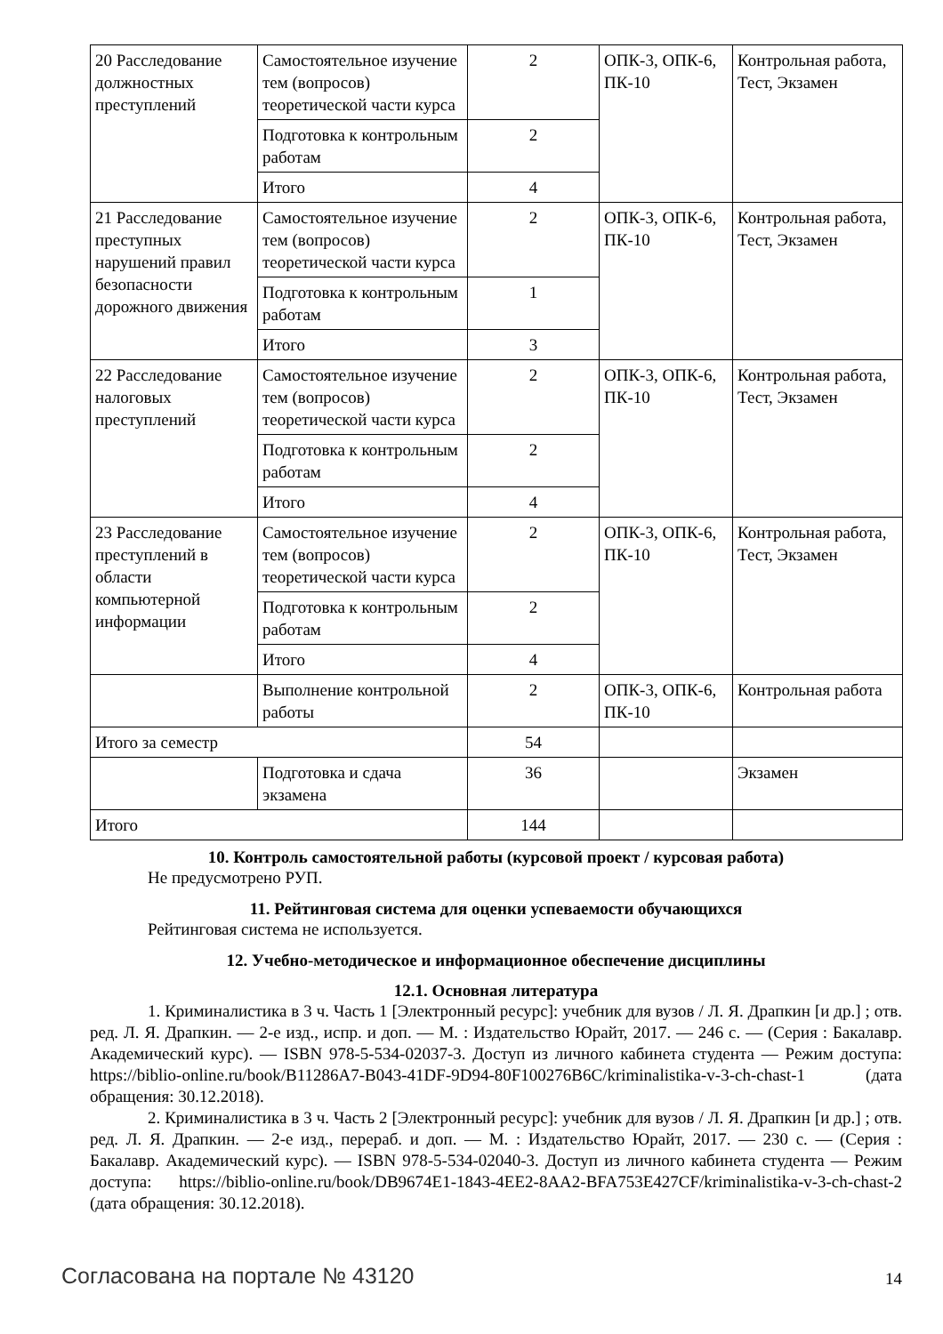| 20 Расследование должностных преступлений | Самостоятельное изучение тем (вопросов) теоретической части курса | 2 | ОПК-3, ОПК-6, ПК-10 | Контрольная работа, Тест, Экзамен |
| | Подготовка к контрольным работам | 2 | | |
| | Итого | 4 | | |
| 21 Расследование преступных нарушений правил безопасности дорожного движения | Самостоятельное изучение тем (вопросов) теоретической части курса | 2 | ОПК-3, ОПК-6, ПК-10 | Контрольная работа, Тест, Экзамен |
| | Подготовка к контрольным работам | 1 | | |
| | Итого | 3 | | |
| 22 Расследование налоговых преступлений | Самостоятельное изучение тем (вопросов) теоретической части курса | 2 | ОПК-3, ОПК-6, ПК-10 | Контрольная работа, Тест, Экзамен |
| | Подготовка к контрольным работам | 2 | | |
| | Итого | 4 | | |
| 23 Расследование преступлений в области компьютерной информации | Самостоятельное изучение тем (вопросов) теоретической части курса | 2 | ОПК-3, ОПК-6, ПК-10 | Контрольная работа, Тест, Экзамен |
| | Подготовка к контрольным работам | 2 | | |
| | Итого | 4 | | |
| | Выполнение контрольной работы | 2 | ОПК-3, ОПК-6, ПК-10 | Контрольная работа |
| Итого за семестр | | 54 | | |
| | Подготовка и сдача экзамена | 36 | | Экзамен |
| Итого | | 144 | | |
10. Контроль самостоятельной работы (курсовой проект / курсовая работа)
Не предусмотрено РУП.
11. Рейтинговая система для оценки успеваемости обучающихся
Рейтинговая система не используется.
12. Учебно-методическое и информационное обеспечение дисциплины
12.1. Основная литература
1. Криминалистика в 3 ч. Часть 1 [Электронный ресурс]: учебник для вузов / Л. Я. Драпкин [и др.] ; отв. ред. Л. Я. Драпкин. — 2-е изд., испр. и доп. — М. : Издательство Юрайт, 2017. — 246 с. — (Серия : Бакалавр. Академический курс). — ISBN 978-5-534-02037-3. Доступ из личного кабинета студента — Режим доступа: https://biblio-online.ru/book/B11286A7-B043-41DF-9D94-80F100276B6C/kriminalistika-v-3-ch-chast-1 (дата обращения: 30.12.2018).
2. Криминалистика в 3 ч. Часть 2 [Электронный ресурс]: учебник для вузов / Л. Я. Драпкин [и др.] ; отв. ред. Л. Я. Драпкин. — 2-е изд., перераб. и доп. — М. : Издательство Юрайт, 2017. — 230 с. — (Серия : Бакалавр. Академический курс). — ISBN 978-5-534-02040-3. Доступ из личного кабинета студента — Режим доступа: https://biblio-online.ru/book/DB9674E1-1843-4EE2-8AA2-BFA753E427CF/kriminalistika-v-3-ch-chast-2 (дата обращения: 30.12.2018).
Согласована на портале № 43120 14